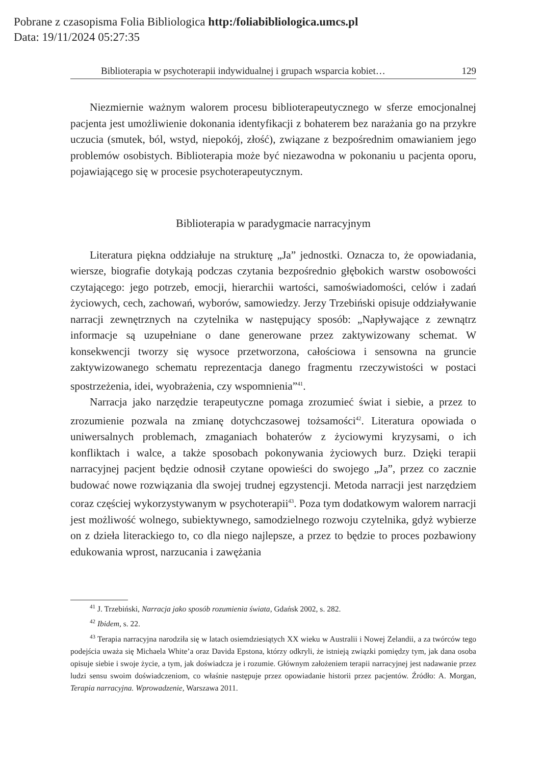Pobrane z czasopisma Folia Bibliologica http:/foliabibliologica.umcs.pl
Data: 19/11/2024 05:27:35
Biblioterapia w psychoterapii indywidualnej i grupach wsparcia kobiet… 129
Niezmiernie ważnym walorem procesu biblioterapeutycznego w sferze emocjonalnej pacjenta jest umożliwienie dokonania identyfikacji z bohaterem bez narażania go na przykre uczucia (smutek, ból, wstyd, niepokój, złość), związane z bezpośrednim omawianiem jego problemów osobistych. Biblioterapia może być niezawodna w pokonaniu u pacjenta oporu, pojawiającego się w procesie psychoterapeutycznym.
Biblioterapia w paradygmacie narracyjnym
Literatura piękna oddziałuje na strukturę „Ja” jednostki. Oznacza to, że opowiadania, wiersze, biografie dotykają podczas czytania bezpośrednio głębokich warstw osobowości czytającego: jego potrzeb, emocji, hierarchii wartości, samoświadomości, celów i zadań życiowych, cech, zachowań, wyborów, samowiedzy. Jerzy Trzebiński opisuje oddziaływanie narracji zewnętrznych na czytelnika w następujący sposób: „Napływające z zewnątrz informacje są uzupełniane o dane generowane przez zaktywizowany schemat. W konsekwencji tworzy się wysoce przetworzona, całościowa i sensowna na gruncie zaktywizowanego schematu reprezentacja danego fragmentu rzeczywistości w postaci spostrzeżenia, idei, wyobrażenia, czy wspomnienia”<sup>41</sup>.
Narracja jako narzędzie terapeutyczne pomaga zrozumieć świat i siebie, a przez to zrozumienie pozwala na zmianę dotychczasowej tożsamości<sup>42</sup>. Literatura opowiada o uniwersalnych problemach, zmaganiach bohaterów z życiowymi kryzysami, o ich konfliktach i walce, a także sposobach pokonywania życiowych burz. Dzięki terapii narracyjnej pacjent będzie odnosił czytane opowieści do swojego „Ja”, przez co zacznie budować nowe rozwiązania dla swojej trudnej egzystencji. Metoda narracji jest narzędziem coraz częściej wykorzystywanym w psychoterapii<sup>43</sup>. Poza tym dodatkowym walorem narracji jest możliwość wolnego, subiektywnego, samodzielnego rozwoju czytelnika, gdyż wybierze on z dzieła literackiego to, co dla niego najlepsze, a przez to będzie to proces pozbawiony edukowania wprost, narzucania i zawężania
<sup>41</sup> J. Trzebiński, Narracja jako sposób rozumienia świata, Gdańsk 2002, s. 282.
<sup>42</sup> Ibidem, s. 22.
<sup>43</sup> Terapia narracyjna narodziła się w latach osiemdziesiątych XX wieku w Australii i Nowej Zelandii, a za twórców tego podejścia uważa się Michaela White’a oraz Davida Epstona, którzy odkryli, że istnieją związki pomiędzy tym, jak dana osoba opisuje siebie i swoje życie, a tym, jak doświadcza je i rozumie. Głównym założeniem terapii narracyjnej jest nadawanie przez ludzi sensu swoim doświadczeniom, co właśnie następuje przez opowiadanie historii przez pacjentów. Źródło: A. Morgan, Terapia narracyjna. Wprowadzenie, Warszawa 2011.